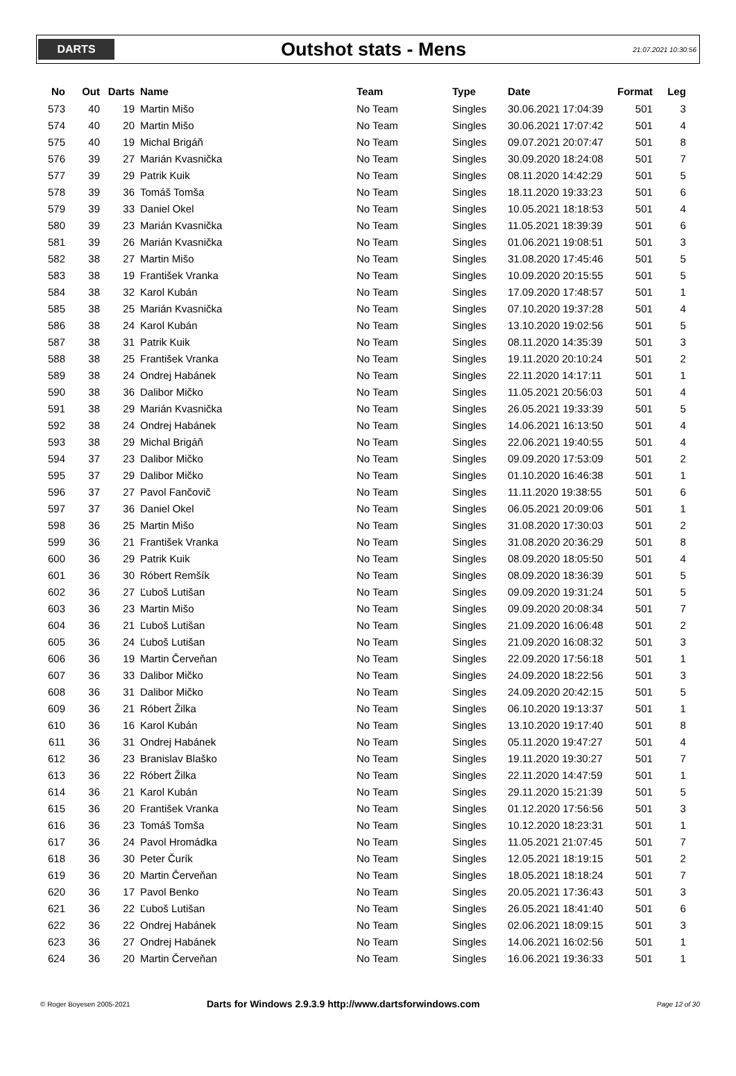DARTS
Outshot stats - Mens
21.07.2021 10:30:56
| No | Out | Darts | Name | Team | Type | Date | Format | Leg |
| --- | --- | --- | --- | --- | --- | --- | --- | --- |
| 573 | 40 | 19 | Martin Mišo | No Team | Singles | 30.06.2021 17:04:39 | 501 | 3 |
| 574 | 40 | 20 | Martin Mišo | No Team | Singles | 30.06.2021 17:07:42 | 501 | 4 |
| 575 | 40 | 19 | Michal Brigáň | No Team | Singles | 09.07.2021 20:07:47 | 501 | 8 |
| 576 | 39 | 27 | Marián Kvasnička | No Team | Singles | 30.09.2020 18:24:08 | 501 | 7 |
| 577 | 39 | 29 | Patrik Kuik | No Team | Singles | 08.11.2020 14:42:29 | 501 | 5 |
| 578 | 39 | 36 | Tomáš Tomša | No Team | Singles | 18.11.2020 19:33:23 | 501 | 6 |
| 579 | 39 | 33 | Daniel Okel | No Team | Singles | 10.05.2021 18:18:53 | 501 | 4 |
| 580 | 39 | 23 | Marián Kvasnička | No Team | Singles | 11.05.2021 18:39:39 | 501 | 6 |
| 581 | 39 | 26 | Marián Kvasnička | No Team | Singles | 01.06.2021 19:08:51 | 501 | 3 |
| 582 | 38 | 27 | Martin Mišo | No Team | Singles | 31.08.2020 17:45:46 | 501 | 5 |
| 583 | 38 | 19 | František Vranka | No Team | Singles | 10.09.2020 20:15:55 | 501 | 5 |
| 584 | 38 | 32 | Karol Kubán | No Team | Singles | 17.09.2020 17:48:57 | 501 | 1 |
| 585 | 38 | 25 | Marián Kvasnička | No Team | Singles | 07.10.2020 19:37:28 | 501 | 4 |
| 586 | 38 | 24 | Karol Kubán | No Team | Singles | 13.10.2020 19:02:56 | 501 | 5 |
| 587 | 38 | 31 | Patrik Kuik | No Team | Singles | 08.11.2020 14:35:39 | 501 | 3 |
| 588 | 38 | 25 | František Vranka | No Team | Singles | 19.11.2020 20:10:24 | 501 | 2 |
| 589 | 38 | 24 | Ondrej Habánek | No Team | Singles | 22.11.2020 14:17:11 | 501 | 1 |
| 590 | 38 | 36 | Dalibor Mičko | No Team | Singles | 11.05.2021 20:56:03 | 501 | 4 |
| 591 | 38 | 29 | Marián Kvasnička | No Team | Singles | 26.05.2021 19:33:39 | 501 | 5 |
| 592 | 38 | 24 | Ondrej Habánek | No Team | Singles | 14.06.2021 16:13:50 | 501 | 4 |
| 593 | 38 | 29 | Michal Brigáň | No Team | Singles | 22.06.2021 19:40:55 | 501 | 4 |
| 594 | 37 | 23 | Dalibor Mičko | No Team | Singles | 09.09.2020 17:53:09 | 501 | 2 |
| 595 | 37 | 29 | Dalibor Mičko | No Team | Singles | 01.10.2020 16:46:38 | 501 | 1 |
| 596 | 37 | 27 | Pavol Fančovič | No Team | Singles | 11.11.2020 19:38:55 | 501 | 6 |
| 597 | 37 | 36 | Daniel Okel | No Team | Singles | 06.05.2021 20:09:06 | 501 | 1 |
| 598 | 36 | 25 | Martin Mišo | No Team | Singles | 31.08.2020 17:30:03 | 501 | 2 |
| 599 | 36 | 21 | František Vranka | No Team | Singles | 31.08.2020 20:36:29 | 501 | 8 |
| 600 | 36 | 29 | Patrik Kuik | No Team | Singles | 08.09.2020 18:05:50 | 501 | 4 |
| 601 | 36 | 30 | Róbert Remšík | No Team | Singles | 08.09.2020 18:36:39 | 501 | 5 |
| 602 | 36 | 27 | Ľuboš Lutišan | No Team | Singles | 09.09.2020 19:31:24 | 501 | 5 |
| 603 | 36 | 23 | Martin Mišo | No Team | Singles | 09.09.2020 20:08:34 | 501 | 7 |
| 604 | 36 | 21 | Ľuboš Lutišan | No Team | Singles | 21.09.2020 16:06:48 | 501 | 2 |
| 605 | 36 | 24 | Ľuboš Lutišan | No Team | Singles | 21.09.2020 16:08:32 | 501 | 3 |
| 606 | 36 | 19 | Martin Červeňan | No Team | Singles | 22.09.2020 17:56:18 | 501 | 1 |
| 607 | 36 | 33 | Dalibor Mičko | No Team | Singles | 24.09.2020 18:22:56 | 501 | 3 |
| 608 | 36 | 31 | Dalibor Mičko | No Team | Singles | 24.09.2020 20:42:15 | 501 | 5 |
| 609 | 36 | 21 | Róbert Žilka | No Team | Singles | 06.10.2020 19:13:37 | 501 | 1 |
| 610 | 36 | 16 | Karol Kubán | No Team | Singles | 13.10.2020 19:17:40 | 501 | 8 |
| 611 | 36 | 31 | Ondrej Habánek | No Team | Singles | 05.11.2020 19:47:27 | 501 | 4 |
| 612 | 36 | 23 | Branislav Blaško | No Team | Singles | 19.11.2020 19:30:27 | 501 | 7 |
| 613 | 36 | 22 | Róbert Žilka | No Team | Singles | 22.11.2020 14:47:59 | 501 | 1 |
| 614 | 36 | 21 | Karol Kubán | No Team | Singles | 29.11.2020 15:21:39 | 501 | 5 |
| 615 | 36 | 20 | František Vranka | No Team | Singles | 01.12.2020 17:56:56 | 501 | 3 |
| 616 | 36 | 23 | Tomáš Tomša | No Team | Singles | 10.12.2020 18:23:31 | 501 | 1 |
| 617 | 36 | 24 | Pavol Hromádka | No Team | Singles | 11.05.2021 21:07:45 | 501 | 7 |
| 618 | 36 | 30 | Peter Čurík | No Team | Singles | 12.05.2021 18:19:15 | 501 | 2 |
| 619 | 36 | 20 | Martin Červeňan | No Team | Singles | 18.05.2021 18:18:24 | 501 | 7 |
| 620 | 36 | 17 | Pavol Benko | No Team | Singles | 20.05.2021 17:36:43 | 501 | 3 |
| 621 | 36 | 22 | Ľuboš Lutišan | No Team | Singles | 26.05.2021 18:41:40 | 501 | 6 |
| 622 | 36 | 22 | Ondrej Habánek | No Team | Singles | 02.06.2021 18:09:15 | 501 | 3 |
| 623 | 36 | 27 | Ondrej Habánek | No Team | Singles | 14.06.2021 16:02:56 | 501 | 1 |
| 624 | 36 | 20 | Martin Červeňan | No Team | Singles | 16.06.2021 19:36:33 | 501 | 1 |
© Roger Boyesen 2005-2021
Darts for Windows 2.9.3.9 http://www.dartsforwindows.com
Page 12 of 30